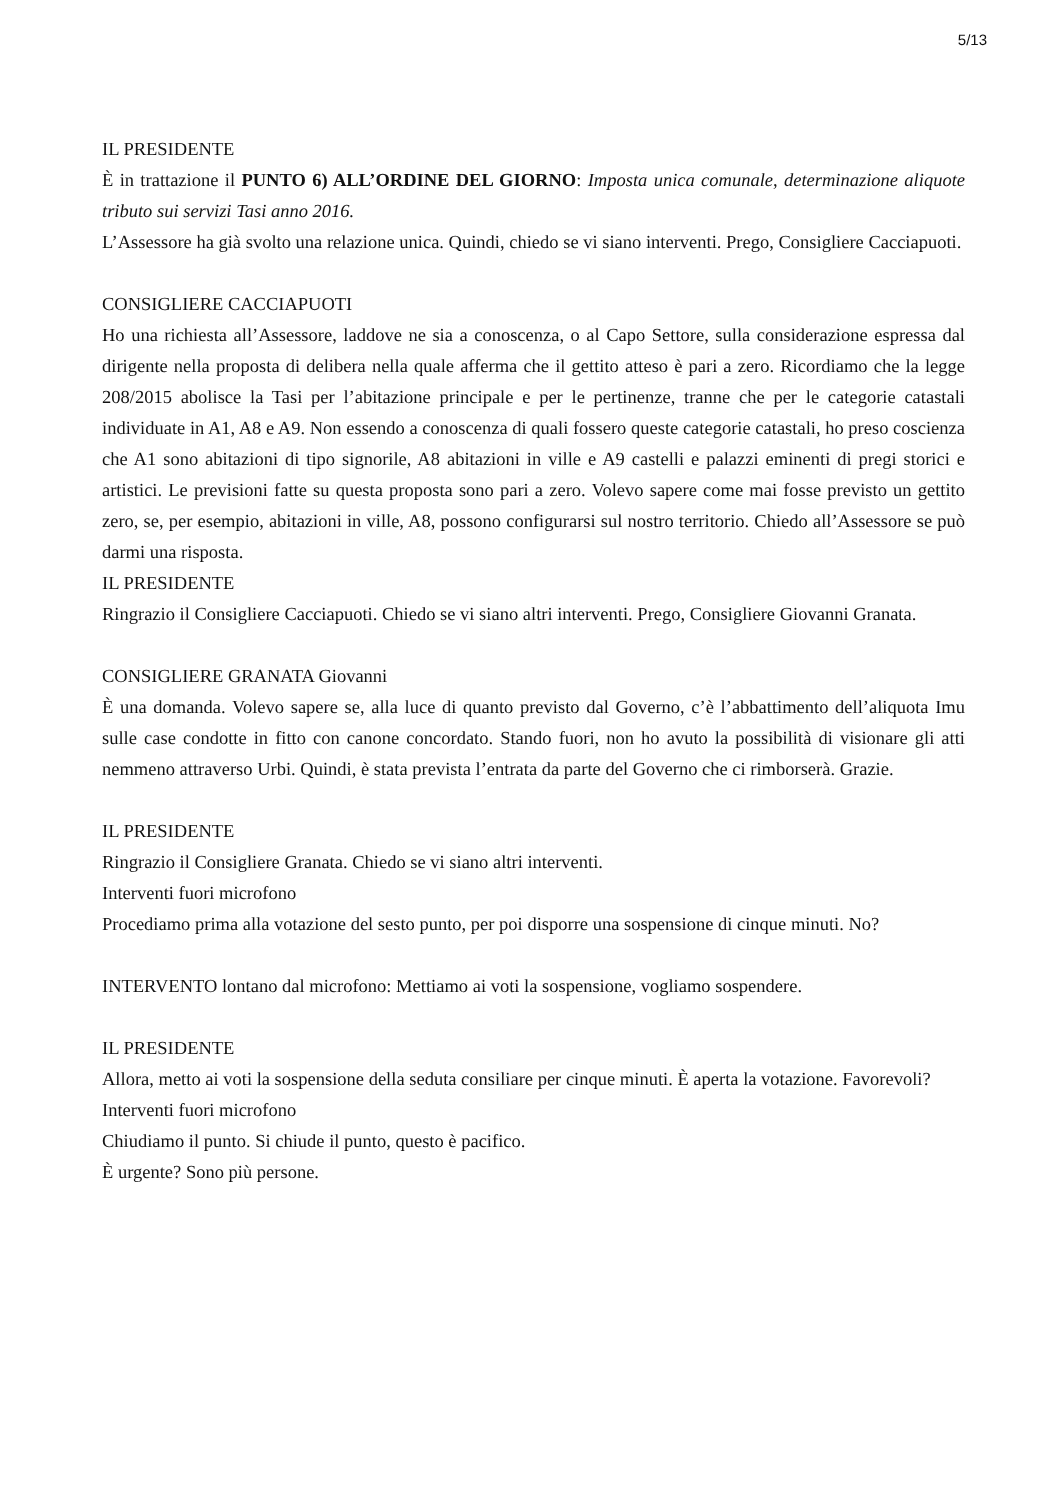5/13
IL PRESIDENTE
È in trattazione il PUNTO 6) ALL’ORDINE DEL GIORNO: Imposta unica comunale, determinazione aliquote tributo sui servizi Tasi anno 2016.
L’Assessore ha già svolto una relazione unica. Quindi, chiedo se vi siano interventi. Prego, Consigliere Cacciapuoti.
CONSIGLIERE CACCIAPUOTI
Ho una richiesta all’Assessore, laddove ne sia a conoscenza, o al Capo Settore, sulla considerazione espressa dal dirigente nella proposta di delibera nella quale afferma che il gettito atteso è pari a zero. Ricordiamo che la legge 208/2015 abolisce la Tasi per l’abitazione principale e per le pertinenze, tranne che per le categorie catastali individuate in A1, A8 e A9. Non essendo a conoscenza di quali fossero queste categorie catastali, ho preso coscienza che A1 sono abitazioni di tipo signorile, A8 abitazioni in ville e A9 castelli e palazzi eminenti di pregi storici e artistici. Le previsioni fatte su questa proposta sono pari a zero. Volevo sapere come mai fosse previsto un gettito zero, se, per esempio, abitazioni in ville, A8, possono configurarsi sul nostro territorio. Chiedo all’Assessore se può darmi una risposta.
IL PRESIDENTE
Ringrazio il Consigliere Cacciapuoti. Chiedo se vi siano altri interventi. Prego, Consigliere Giovanni Granata.
CONSIGLIERE GRANATA Giovanni
È una domanda. Volevo sapere se, alla luce di quanto previsto dal Governo, c’è l’abbattimento dell’aliquota Imu sulle case condotte in fitto con canone concordato. Stando fuori, non ho avuto la possibilità di visionare gli atti nemmeno attraverso Urbi. Quindi, è stata prevista l’entrata da parte del Governo che ci rimborserà. Grazie.
IL PRESIDENTE
Ringrazio il Consigliere Granata. Chiedo se vi siano altri interventi.
Interventi fuori microfono
Procediamo prima alla votazione del sesto punto, per poi disporre una sospensione di cinque minuti. No?
INTERVENTO lontano dal microfono: Mettiamo ai voti la sospensione, vogliamo sospendere.
IL PRESIDENTE
Allora, metto ai voti la sospensione della seduta consiliare per cinque minuti. È aperta la votazione. Favorevoli?
Interventi fuori microfono
Chiudiamo il punto. Si chiude il punto, questo è pacifico.
È urgente? Sono più persone.